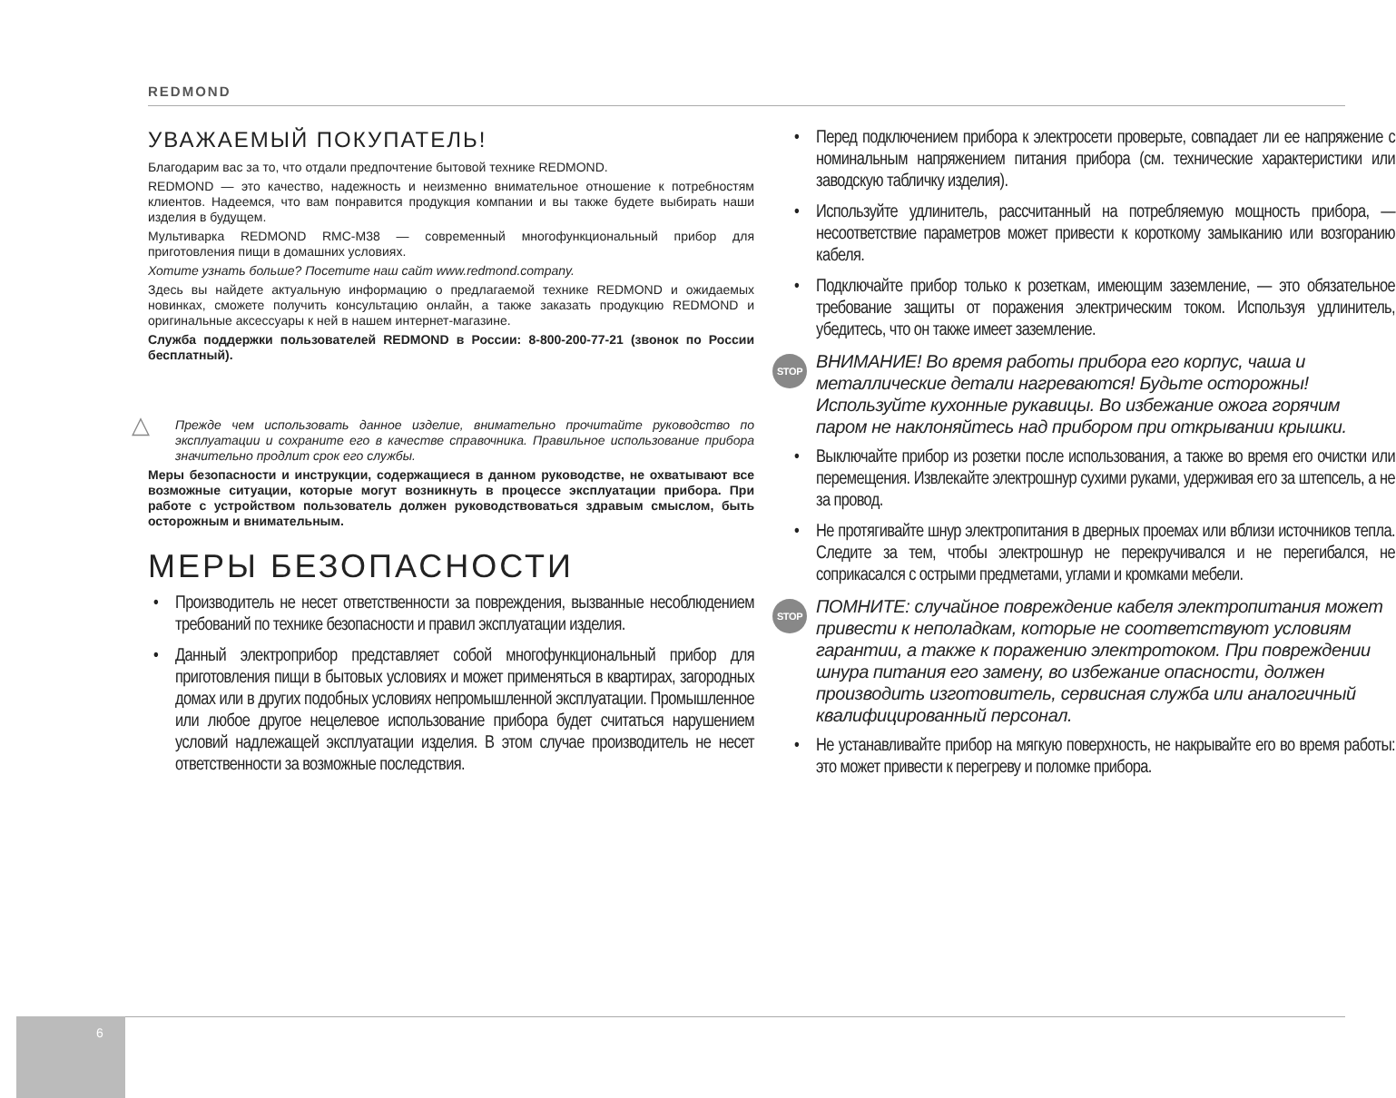REDMOND
УВАЖАЕМЫЙ ПОКУПАТЕЛЬ!
Благодарим вас за то, что отдали предпочтение бытовой технике REDMOND.
REDMOND — это качество, надежность и неизменно внимательное отношение к потребностям клиентов. Надеемся, что вам понравится продукция компании и вы также будете выбирать наши изделия в будущем.
Мультиварка REDMOND RMC-M38 — современный многофункциональный прибор для приготовления пищи в домашних условиях.
Хотите узнать больше? Посетите наш сайт www.redmond.company.
Здесь вы найдете актуальную информацию о предлагаемой технике REDMOND и ожидаемых новинках, сможете получить консультацию онлайн, а также заказать продукцию REDMOND и оригинальные аксессуары к ней в нашем интернет-магазине.
Служба поддержки пользователей REDMOND в России: 8-800-200-77-21 (звонок по России бесплатный).
△ Прежде чем использовать данное изделие, внимательно прочитайте руководство по эксплуатации и сохраните его в качестве справочника. Правильное использование прибора значительно продлит срок его службы.
Меры безопасности и инструкции, содержащиеся в данном руководстве, не охватывают все возможные ситуации, которые могут возникнуть в процессе эксплуатации прибора. При работе с устройством пользователь должен руководствоваться здравым смыслом, быть осторожным и внимательным.
МЕРЫ БЕЗОПАСНОСТИ
• Производитель не несет ответственности за повреждения, вызванные несоблюдением требований по технике безопасности и правил эксплуатации изделия.
• Данный электроприбор представляет собой многофункциональный прибор для приготовления пищи в бытовых условиях и может применяться в квартирах, загородных домах или в других подобных условиях непромышленной эксплуатации. Промышленное или любое другое нецелевое использование прибора будет считаться нарушением условий надлежащей эксплуатации изделия. В этом случае производитель не несет ответственности за возможные последствия.
• Перед подключением прибора к электросети проверьте, совпадает ли ее напряжение с номинальным напряжением питания прибора (см. технические характеристики или заводскую табличку изделия).
• Используйте удлинитель, рассчитанный на потребляемую мощность прибора, — несоответствие параметров может привести к короткому замыканию или возгоранию кабеля.
• Подключайте прибор только к розеткам, имеющим заземление, — это обязательное требование защиты от поражения электрическим током. Используя удлинитель, убедитесь, что он также имеет заземление.
STOP ВНИМАНИЕ! Во время работы прибора его корпус, чаша и металлические детали нагреваются! Будьте осторожны! Используйте кухонные рукавицы. Во избежание ожога горячим паром не наклоняйтесь над прибором при открывании крышки.
• Выключайте прибор из розетки после использования, а также во время его очистки или перемещения. Извлекайте электрошнур сухими руками, удерживая его за штепсель, а не за провод.
• Не протягивайте шнур электропитания в дверных проемах или вблизи источников тепла. Следите за тем, чтобы электрошнур не перекручивался и не перегибался, не соприкасался с острыми предметами, углами и кромками мебели.
STOP ПОМНИТЕ: случайное повреждение кабеля электропитания может привести к неполадкам, которые не соответствуют условиям гарантии, а также к поражению электротоком. При повреждении шнура питания его замену, во избежание опасности, должен производить изготовитель, сервисная служба или аналогичный квалифицированный персонал.
• Не устанавливайте прибор на мягкую поверхность, не накрывайте его во время работы: это может привести к перегреву и поломке прибора.
6